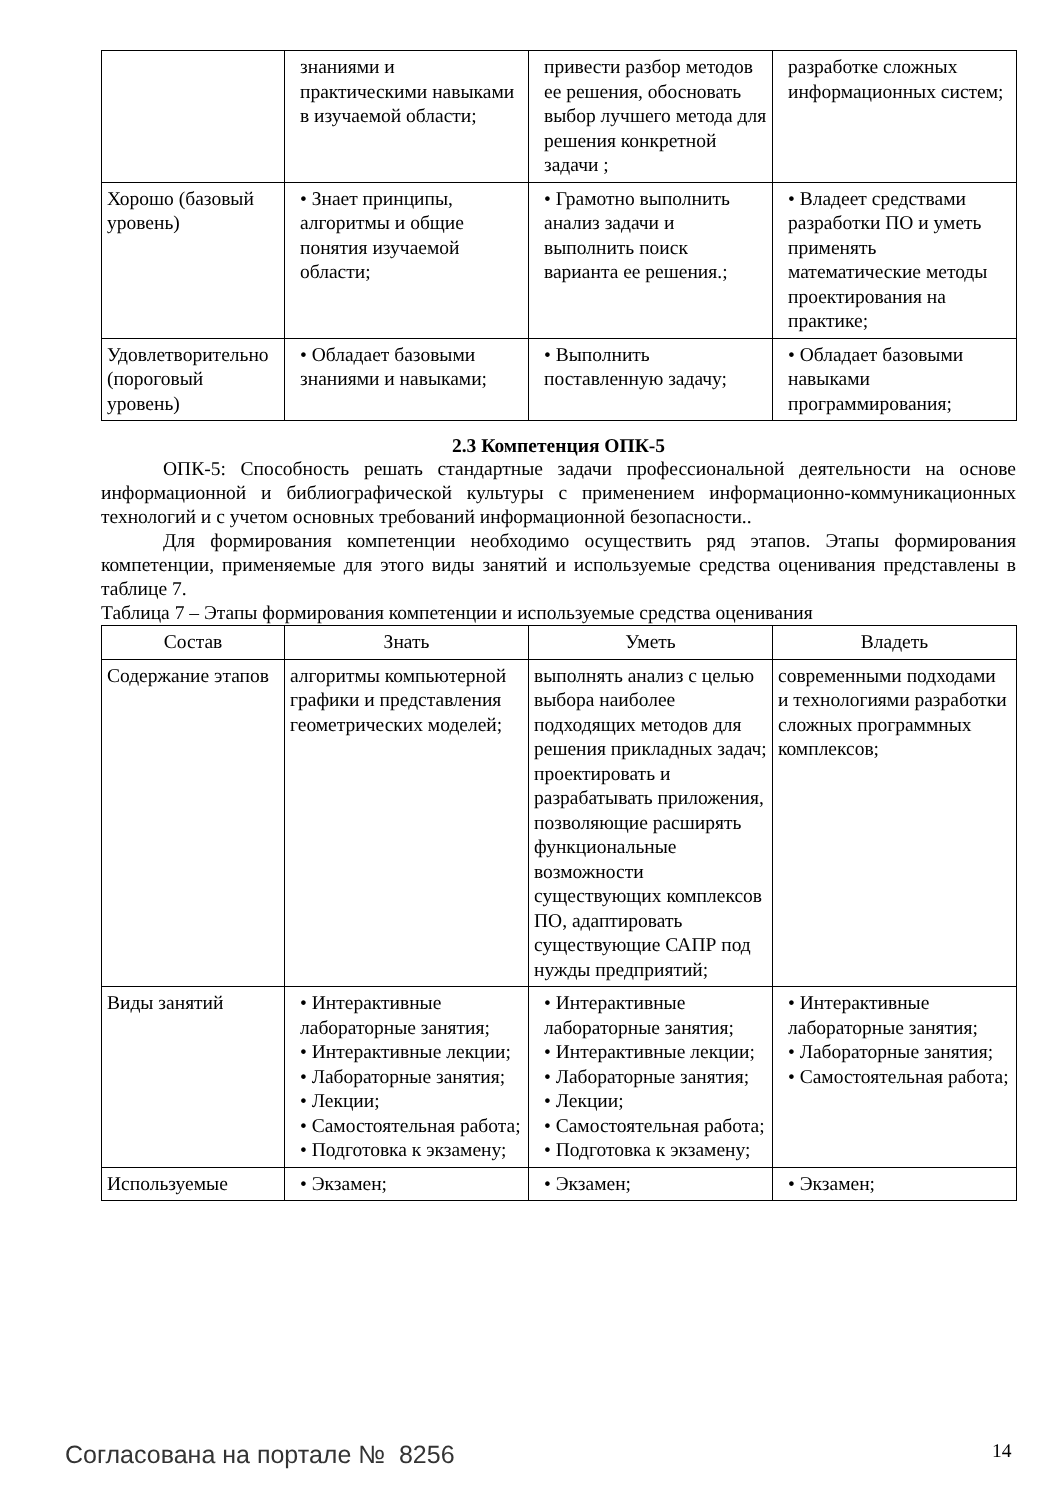| | знаниями и практическими навыками в изучаемой области; | привести разбор методов ее решения, обосновать выбор лучшего метода для решения конкретной задачи ; | разработке сложных информационных систем; |
| Хорошо (базовый уровень) | • Знает принципы, алгоритмы и общие понятия изучаемой области; | • Грамотно выполнить анализ задачи и выполнить поиск варианта ее решения.; | • Владеет средствами разработки ПО и уметь применять математические методы проектирования на практике; |
| Удовлетворительно (пороговый уровень) | • Обладает базовыми знаниями и навыками; | • Выполнить поставленную задачу; | • Обладает базовыми навыками программирования; |
2.3 Компетенция ОПК-5
ОПК-5: Способность решать стандартные задачи профессиональной деятельности на основе информационной и библиографической культуры с применением информационно-коммуникационных технологий и с учетом основных требований информационной безопасности..
Для формирования компетенции необходимо осуществить ряд этапов. Этапы формирования компетенции, применяемые для этого виды занятий и используемые средства оценивания представлены в таблице 7.
Таблица 7 – Этапы формирования компетенции и используемые средства оценивания
| Состав | Знать | Уметь | Владеть |
| --- | --- | --- | --- |
| Содержание этапов | алгоритмы компьютерной графики и представления геометрических моделей; | выполнять анализ с целью выбора наиболее подходящих методов для решения прикладных задач; проектировать и разрабатывать приложения, позволяющие расширять функциональные возможности существующих комплексов ПО, адаптировать существующие САПР под нужды предприятий; | современными подходами и технологиями разработки сложных программных комплексов; |
| Виды занятий | • Интерактивные лабораторные занятия; • Интерактивные лекции; • Лабораторные занятия; • Лекции; • Самостоятельная работа; • Подготовка к экзамену; | • Интерактивные лабораторные занятия; • Интерактивные лекции; • Лабораторные занятия; • Лекции; • Самостоятельная работа; • Подготовка к экзамену; | • Интерактивные лабораторные занятия; • Лабораторные занятия; • Самостоятельная работа; |
| Используемые | • Экзамен; | • Экзамен; | • Экзамен; |
Согласована на портале № 8256 14